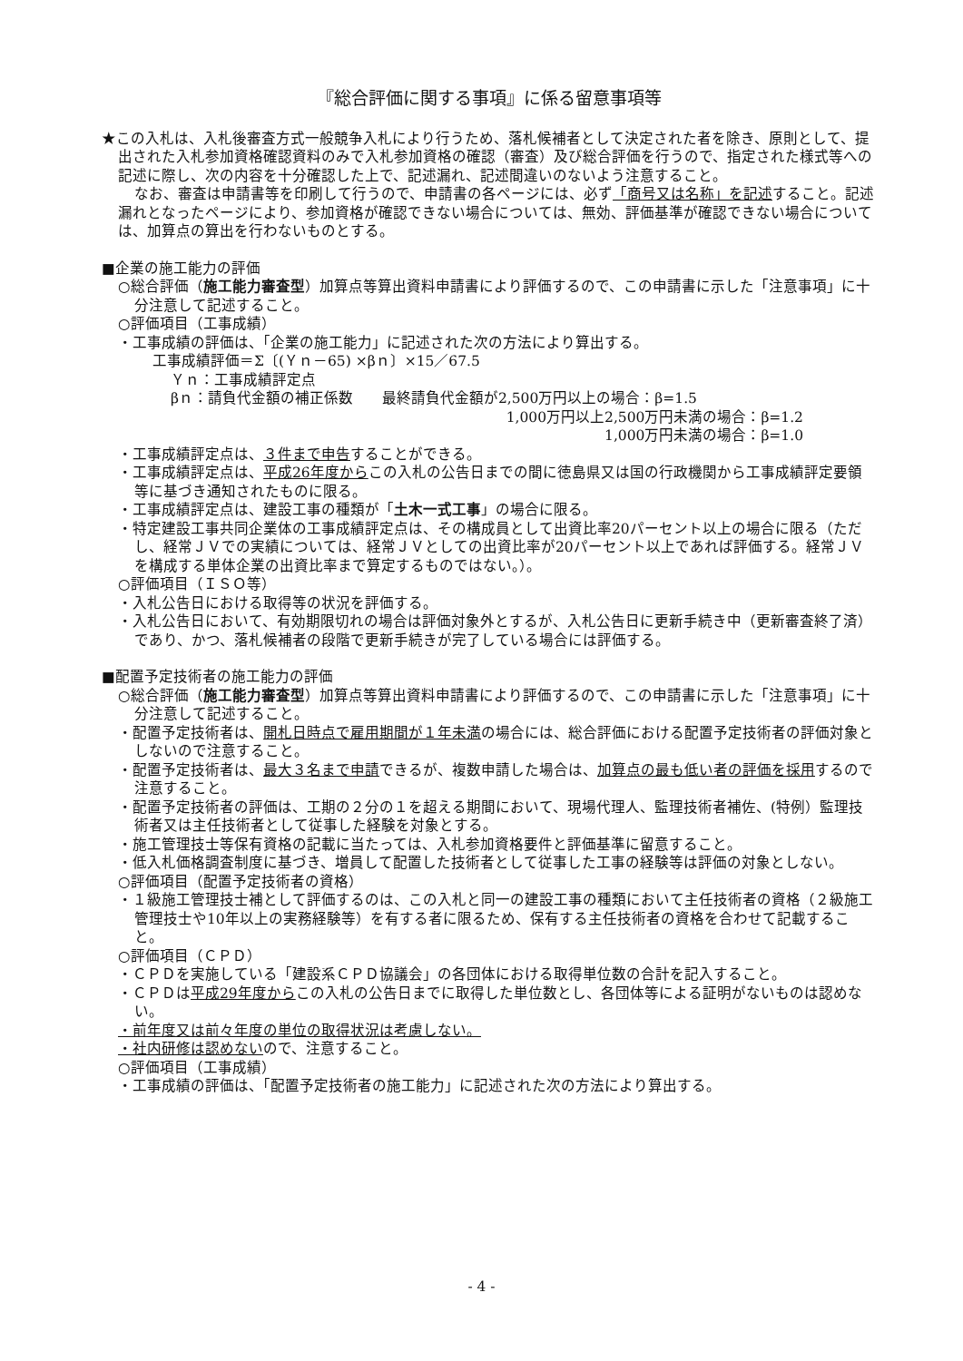『総合評価に関する事項』に係る留意事項等
★この入札は、入札後審査方式一般競争入札により行うため、落札候補者として決定された者を除き、原則として、提出された入札参加資格確認資料のみで入札参加資格の確認（審査）及び総合評価を行うので、指定された様式等への記述に際し、次の内容を十分確認した上で、記述漏れ、記述間違いのないよう注意すること。
なお、審査は申請書等を印刷して行うので、申請書の各ページには、必ず「商号又は名称」を記述すること。記述漏れとなったページにより、参加資格が確認できない場合については、無効、評価基準が確認できない場合については、加算点の算出を行わないものとする。
■企業の施工能力の評価
○総合評価（施工能力審査型）加算点等算出資料申請書により評価するので、この申請書に示した「注意事項」に十分注意して記述すること。
○評価項目（工事成績）
・工事成績の評価は、「企業の施工能力」に記述された次の方法により算出する。
工事成績評価＝Σ〔(Ｙｎ－65) ×βｎ〕×15／67.5
Ｙｎ：工事成績評定点
βｎ：請負代金額の補正係数　　最終請負代金額が2,500万円以上の場合：β=1.5
1,000万円以上2,500万円未満の場合：β=1.2
1,000万円未満の場合：β=1.0
・工事成績評定点は、３件まで申告することができる。
・工事成績評定点は、平成26年度からこの入札の公告日までの間に徳島県又は国の行政機関から工事成績評定要領等に基づき通知されたものに限る。
・工事成績評定点は、建設工事の種類が「土木一式工事」の場合に限る。
・特定建設工事共同企業体の工事成績評定点は、その構成員として出資比率20パーセント以上の場合に限る（ただし、経常ＪＶでの実績については、経常ＪＶとしての出資比率が20パーセント以上であれば評価する。経常ＪＶを構成する単体企業の出資比率まで算定するものではない。）。
○評価項目（ＩＳＯ等）
・入札公告日における取得等の状況を評価する。
・入札公告日において、有効期限切れの場合は評価対象外とするが、入札公告日に更新手続き中（更新審査終了済）であり、かつ、落札候補者の段階で更新手続きが完了している場合には評価する。
■配置予定技術者の施工能力の評価
○総合評価（施工能力審査型）加算点等算出資料申請書により評価するので、この申請書に示した「注意事項」に十分注意して記述すること。
・配置予定技術者は、開札日時点で雇用期間が１年未満の場合には、総合評価における配置予定技術者の評価対象としないので注意すること。
・配置予定技術者は、最大３名まで申請できるが、複数申請した場合は、加算点の最も低い者の評価を採用するので注意すること。
・配置予定技術者の評価は、工期の２分の１を超える期間において、現場代理人、監理技術者補佐、(特例）監理技術者又は主任技術者として従事した経験を対象とする。
・施工管理技士等保有資格の記載に当たっては、入札参加資格要件と評価基準に留意すること。
・低入札価格調査制度に基づき、増員して配置した技術者として従事した工事の経験等は評価の対象としない。
○評価項目（配置予定技術者の資格）
・１級施工管理技士補として評価するのは、この入札と同一の建設工事の種類において主任技術者の資格（２級施工管理技士や10年以上の実務経験等）を有する者に限るため、保有する主任技術者の資格を合わせて記載すること。
○評価項目（ＣＰＤ）
・ＣＰＤを実施している「建設系ＣＰＤ協議会」の各団体における取得単位数の合計を記入すること。
・ＣＰＤは平成29年度からこの入札の公告日までに取得した単位数とし、各団体等による証明がないものは認めない。
・前年度又は前々年度の単位の取得状況は考慮しない。
・社内研修は認めないので、注意すること。
○評価項目（工事成績）
・工事成績の評価は、「配置予定技術者の施工能力」に記述された次の方法により算出する。
- 4 -